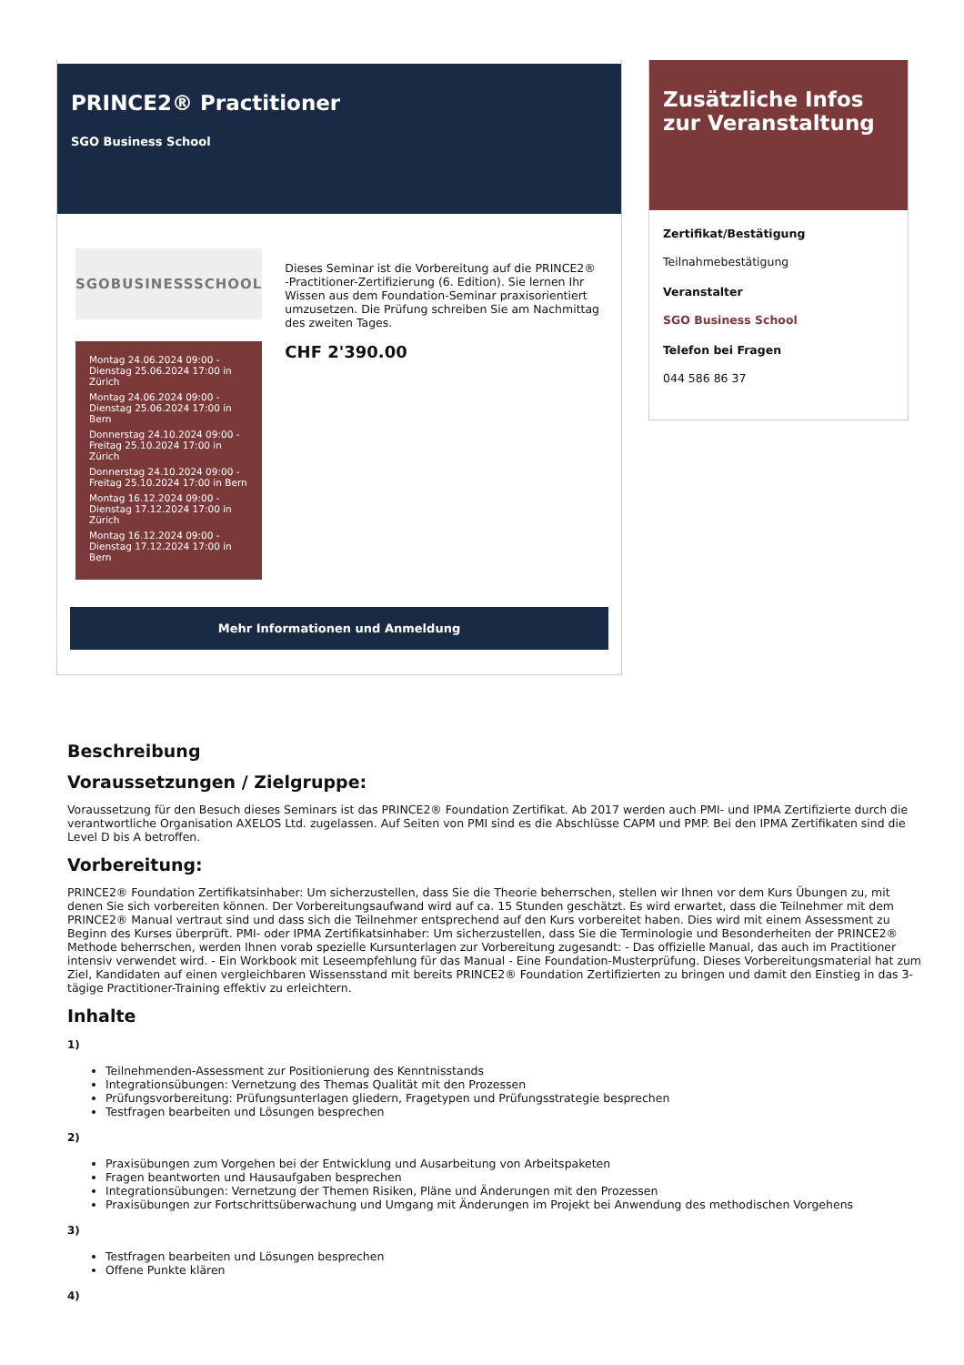PRINCE2® Practitioner
SGO Business School
SGOBUSINESSSCHOOL
Montag 24.06.2024 09:00 - Dienstag 25.06.2024 17:00 in Zürich
Montag 24.06.2024 09:00 - Dienstag 25.06.2024 17:00 in Bern
Donnerstag 24.10.2024 09:00 - Freitag 25.10.2024 17:00 in Zürich
Donnerstag 24.10.2024 09:00 - Freitag 25.10.2024 17:00 in Bern
Montag 16.12.2024 09:00 - Dienstag 17.12.2024 17:00 in Zürich
Montag 16.12.2024 09:00 - Dienstag 17.12.2024 17:00 in Bern
Dieses Seminar ist die Vorbereitung auf die PRINCE2® -Practitioner-Zertifizierung (6. Edition). Sie lernen Ihr Wissen aus dem Foundation-Seminar praxisorientiert umzusetzen. Die Prüfung schreiben Sie am Nachmittag des zweiten Tages.
CHF 2'390.00
Mehr Informationen und Anmeldung
Zusätzliche Infos zur Veranstaltung
Zertifikat/Bestätigung
Teilnahmebestätigung
Veranstalter
SGO Business School
Telefon bei Fragen
044 586 86 37
Beschreibung
Voraussetzungen / Zielgruppe:
Voraussetzung für den Besuch dieses Seminars ist das PRINCE2® Foundation Zertifikat. Ab 2017 werden auch PMI- und IPMA Zertifizierte durch die verantwortliche Organisation AXELOS Ltd. zugelassen. Auf Seiten von PMI sind es die Abschlüsse CAPM und PMP. Bei den IPMA Zertifikaten sind die Level D bis A betroffen.
Vorbereitung:
PRINCE2® Foundation Zertifikatsinhaber: Um sicherzustellen, dass Sie die Theorie beherrschen, stellen wir Ihnen vor dem Kurs Übungen zu, mit denen Sie sich vorbereiten können. Der Vorbereitungsaufwand wird auf ca. 15 Stunden geschätzt. Es wird erwartet, dass die Teilnehmer mit dem PRINCE2® Manual vertraut sind und dass sich die Teilnehmer entsprechend auf den Kurs vorbereitet haben. Dies wird mit einem Assessment zu Beginn des Kurses überprüft. PMI- oder IPMA Zertifikatsinhaber: Um sicherzustellen, dass Sie die Terminologie und Besonderheiten der PRINCE2® Methode beherrschen, werden Ihnen vorab spezielle Kursunterlagen zur Vorbereitung zugesandt: - Das offizielle Manual, das auch im Practitioner intensiv verwendet wird. - Ein Workbook mit Leseempfehlung für das Manual - Eine Foundation-Musterprüfung. Dieses Vorbereitungsmaterial hat zum Ziel, Kandidaten auf einen vergleichbaren Wissensstand mit bereits PRINCE2® Foundation Zertifizierten zu bringen und damit den Einstieg in das 3-tägige Practitioner-Training effektiv zu erleichtern.
Inhalte
1)
Teilnehmenden-Assessment zur Positionierung des Kenntnisstands
Integrationsübungen: Vernetzung des Themas Qualität mit den Prozessen
Prüfungsvorbereitung: Prüfungsunterlagen gliedern, Fragetypen und Prüfungsstrategie besprechen
Testfragen bearbeiten und Lösungen besprechen
2)
Praxisübungen zum Vorgehen bei der Entwicklung und Ausarbeitung von Arbeitspaketen
Fragen beantworten und Hausaufgaben besprechen
Integrationsübungen: Vernetzung der Themen Risiken, Pläne und Änderungen mit den Prozessen
Praxisübungen zur Fortschrittsüberwachung und Umgang mit Änderungen im Projekt bei Anwendung des methodischen Vorgehens
3)
Testfragen bearbeiten und Lösungen besprechen
Offene Punkte klären
4)